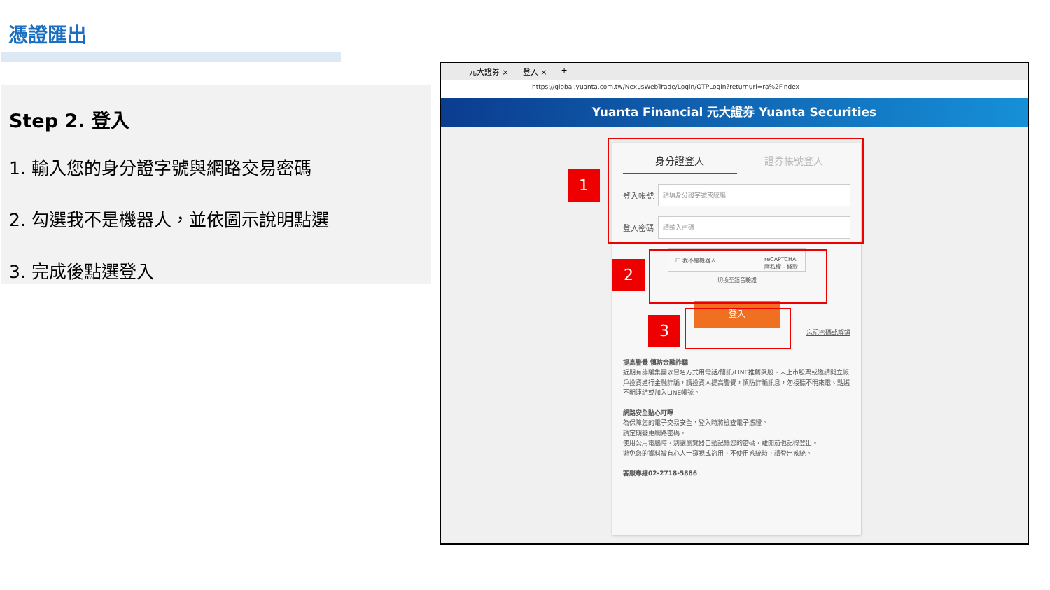憑證匯出
Step 2. 登入
1. 輸入您的身分證字號與網路交易密碼
2. 勾選我不是機器人，並依圖示說明點選
3. 完成後點選登入
元大證券 × 登入 × +
https://global.yuanta.com.tw/NexusWebTrade/Login/OTPLogin?returnurl=ra%2Findex
Yuanta Financial 元大證券 Yuanta Securities
身分證登入 證券帳號登入
登入帳號
請填身分證字號或統編
登入密碼
請輸入密碼
☐ 我不是機器人 reCAPTCHA
隱私權 - 條款
切換至語音驗證
登入
忘記密碼或解鎖
提高警覺 慎防金融詐騙
近期有詐騙集團以冒名方式用電話/簡訊/LINE推薦飆股、未上市股票或邀請開立帳戶投資進行金融詐騙，請投資人提高警覺，慎防詐騙訊息，勿接聽不明來電、點選不明連結或加入LINE帳號。
網路安全貼心叮嚀
為保障您的電子交易安全，登入時將檢查電子憑證。
請定期變更網路密碼。
使用公用電腦時，別讓瀏覽器自動記錄您的密碼，離開前也記得登出。
避免您的資料被有心人士窺視或盜用，不使用系統時，請登出系統。
客服專線02-2718-5886
1
2
3